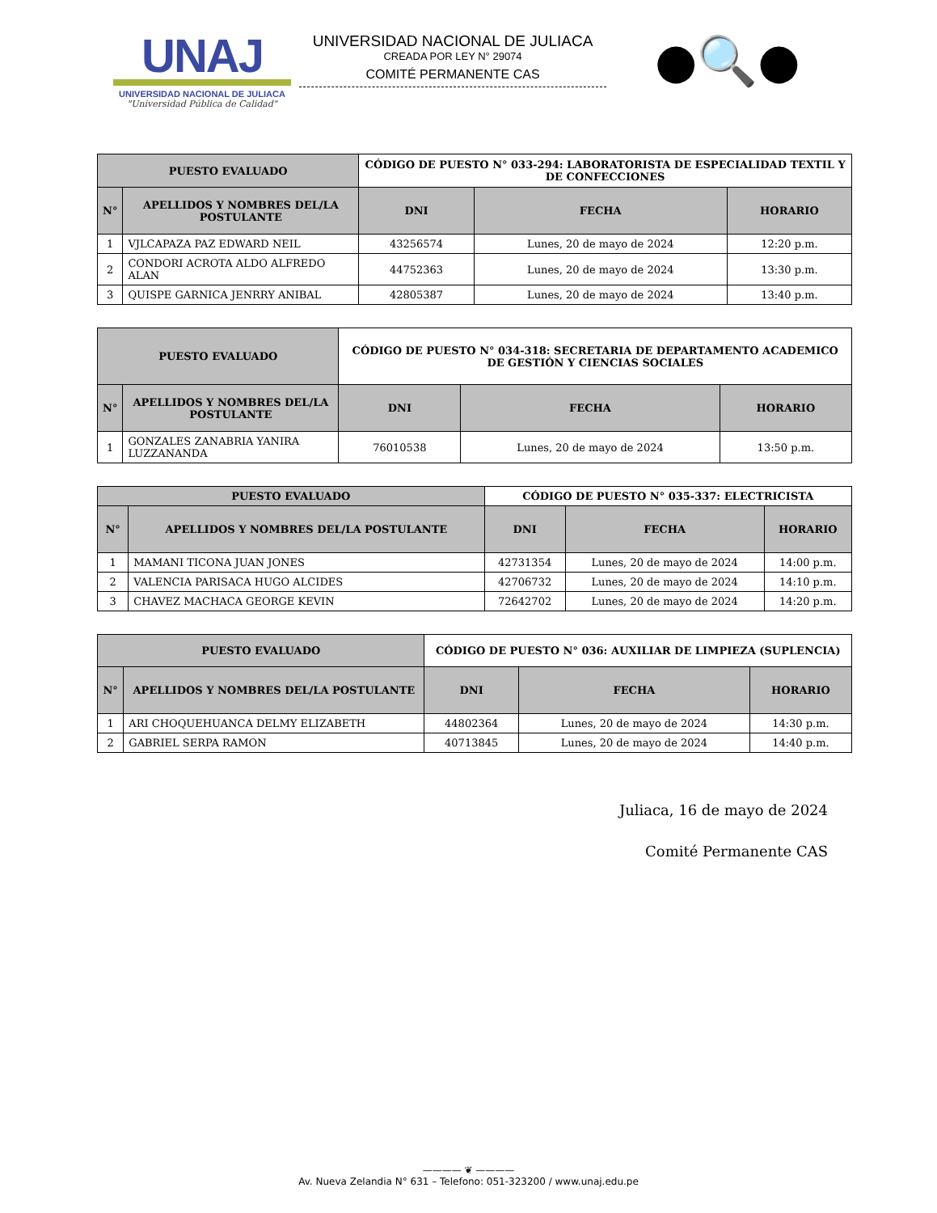UNAJ
UNIVERSIDAD NACIONAL DE JULIACA
"Universidad Pública de Calidad"
UNIVERSIDAD NACIONAL DE JULIACA
CREADA POR LEY N° 29074
COMITÉ PERMANENTE CAS
●🔍●
| PUESTO EVALUADO | | CÓDIGO DE PUESTO N° 033-294: LABORATORISTA DE ESPECIALIDAD TEXTIL Y DE CONFECCIONES | | |
| --- | --- | --- | --- | --- |
| N° | APELLIDOS Y NOMBRES DEL/LA POSTULANTE | DNI | FECHA | HORARIO |
| 1 | VJLCAPAZA PAZ EDWARD NEIL | 43256574 | Lunes, 20 de mayo de 2024 | 12:20 p.m. |
| 2 | CONDORI ACROTA ALDO ALFREDO ALAN | 44752363 | Lunes, 20 de mayo de 2024 | 13:30 p.m. |
| 3 | QUISPE GARNICA JENRRY ANIBAL | 42805387 | Lunes, 20 de mayo de 2024 | 13:40 p.m. |
| PUESTO EVALUADO | | CÓDIGO DE PUESTO N° 034-318: SECRETARIA DE DEPARTAMENTO ACADEMICO DE GESTIÓN Y CIENCIAS SOCIALES | | |
| --- | --- | --- | --- | --- |
| N° | APELLIDOS Y NOMBRES DEL/LA POSTULANTE | DNI | FECHA | HORARIO |
| 1 | GONZALES ZANABRIA YANIRA LUZZANANDA | 76010538 | Lunes, 20 de mayo de 2024 | 13:50 p.m. |
| PUESTO EVALUADO | | CÓDIGO DE PUESTO N° 035-337: ELECTRICISTA | | |
| --- | --- | --- | --- | --- |
| N° | APELLIDOS Y NOMBRES DEL/LA POSTULANTE | DNI | FECHA | HORARIO |
| 1 | MAMANI TICONA JUAN JONES | 42731354 | Lunes, 20 de mayo de 2024 | 14:00 p.m. |
| 2 | VALENCIA PARISACA HUGO ALCIDES | 42706732 | Lunes, 20 de mayo de 2024 | 14:10 p.m. |
| 3 | CHAVEZ MACHACA GEORGE KEVIN | 72642702 | Lunes, 20 de mayo de 2024 | 14:20 p.m. |
| PUESTO EVALUADO | | CÓDIGO DE PUESTO N° 036: AUXILIAR DE LIMPIEZA (SUPLENCIA) | | |
| --- | --- | --- | --- | --- |
| N° | APELLIDOS Y NOMBRES DEL/LA POSTULANTE | DNI | FECHA | HORARIO |
| 1 | ARI CHOQUEHUANCA DELMY ELIZABETH | 44802364 | Lunes, 20 de mayo de 2024 | 14:30 p.m. |
| 2 | GABRIEL SERPA RAMON | 40713845 | Lunes, 20 de mayo de 2024 | 14:40 p.m. |
Juliaca, 16 de mayo de 2024
Comité Permanente CAS
———— ❦ ————
Av. Nueva Zelandia N° 631 – Telefono: 051-323200 / www.unaj.edu.pe